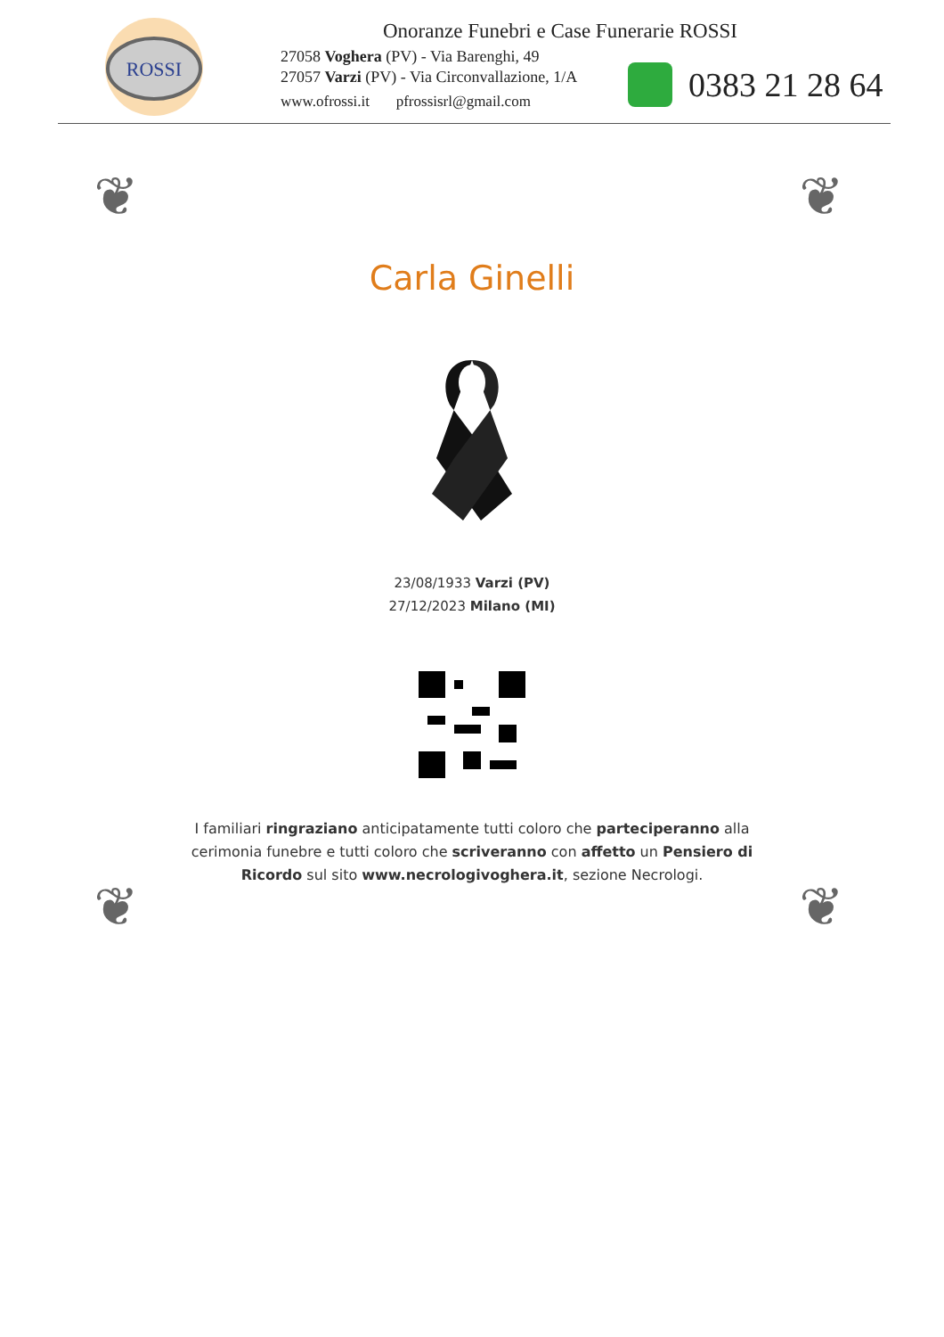ROSSI
Onoranze Funebri e Case Funerarie ROSSI
27058 Voghera (PV) - Via Barenghi, 49
27057 Varzi (PV) - Via Circonvallazione, 1/A
www.ofrossi.it pfrossisrl@gmail.com
0383 21 28 64
❦ ❦
❦ ❦
Carla Ginelli
23/08/1933 Varzi (PV)
27/12/2023 Milano (MI)
I familiari ringraziano anticipatamente tutti coloro che parteciperanno alla cerimonia funebre e tutti coloro che scriveranno con affetto un Pensiero di Ricordo sul sito www.necrologivoghera.it, sezione Necrologi.